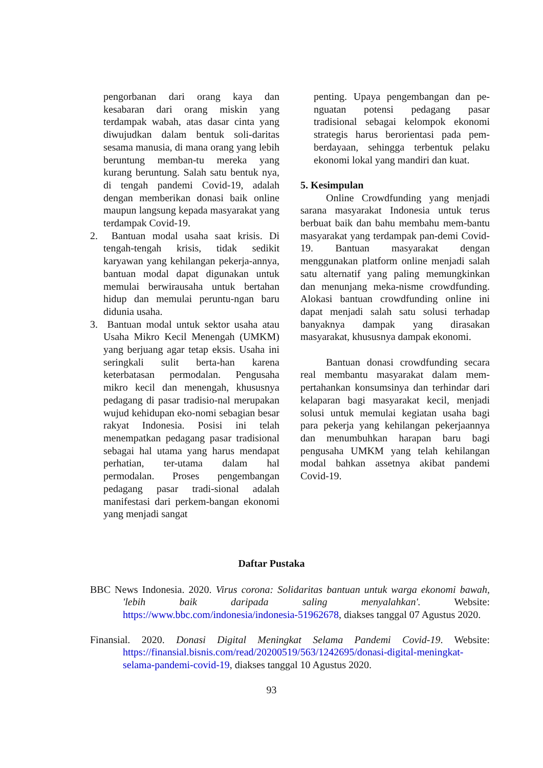pengorbanan dari orang kaya dan kesabaran dari orang miskin yang terdampak wabah, atas dasar cinta yang diwujudkan dalam bentuk soli-daritas sesama manusia, di mana orang yang lebih beruntung memban-tu mereka yang kurang beruntung. Salah satu bentuk nya, di tengah pandemi Covid-19, adalah dengan memberikan donasi baik online maupun langsung kepada masyarakat yang terdampak Covid-19.
2. Bantuan modal usaha saat krisis. Di tengah-tengah krisis, tidak sedikit karyawan yang kehilangan pekerja-annya, bantuan modal dapat digunakan untuk memulai berwirausaha untuk bertahan hidup dan memulai peruntu-ngan baru didunia usaha.
3. Bantuan modal untuk sektor usaha atau Usaha Mikro Kecil Menengah (UMKM) yang berjuang agar tetap eksis. Usaha ini seringkali sulit berta-han karena keterbatasan permodalan. Pengusaha mikro kecil dan menengah, khususnya pedagang di pasar tradisio-nal merupakan wujud kehidupan eko-nomi sebagian besar rakyat Indonesia. Posisi ini telah menempatkan pedagang pasar tradisional sebagai hal utama yang harus mendapat perhatian, ter-utama dalam hal permodalan. Proses pengembangan pedagang pasar tradi-sional adalah manifestasi dari perkem-bangan ekonomi yang menjadi sangat
penting. Upaya pengembangan dan pe-nguatan potensi pedagang pasar tradisional sebagai kelompok ekonomi strategis harus berorientasi pada pem-berdayaan, sehingga terbentuk pelaku ekonomi lokal yang mandiri dan kuat.
5. Kesimpulan
Online Crowdfunding yang menjadi sarana masyarakat Indonesia untuk terus berbuat baik dan bahu membahu mem-bantu masyarakat yang terdampak pan-demi Covid-19. Bantuan masyarakat dengan menggunakan platform online menjadi salah satu alternatif yang paling memungkinkan dan menunjang meka-nisme crowdfunding. Alokasi bantuan crowdfunding online ini dapat menjadi salah satu solusi terhadap banyaknya dampak yang dirasakan masyarakat, khususnya dampak ekonomi.
Bantuan donasi crowdfunding secara real membantu masyarakat dalam mem-pertahankan konsumsinya dan terhindar dari kelaparan bagi masyarakat kecil, menjadi solusi untuk memulai kegiatan usaha bagi para pekerja yang kehilangan pekerjaannya dan menumbuhkan harapan baru bagi pengusaha UMKM yang telah kehilangan modal bahkan assetnya akibat pandemi Covid-19.
Daftar Pustaka
BBC News Indonesia. 2020. Virus corona: Solidaritas bantuan untuk warga ekonomi bawah, 'lebih baik daripada saling menyalahkan'. Website: https://www.bbc.com/indonesia/indonesia-51962678, diakses tanggal 07 Agustus 2020.
Finansial. 2020. Donasi Digital Meningkat Selama Pandemi Covid-19. Website: https://finansial.bisnis.com/read/20200519/563/1242695/donasi-digital-meningkat-selama-pandemi-covid-19, diakses tanggal 10 Agustus 2020.
93